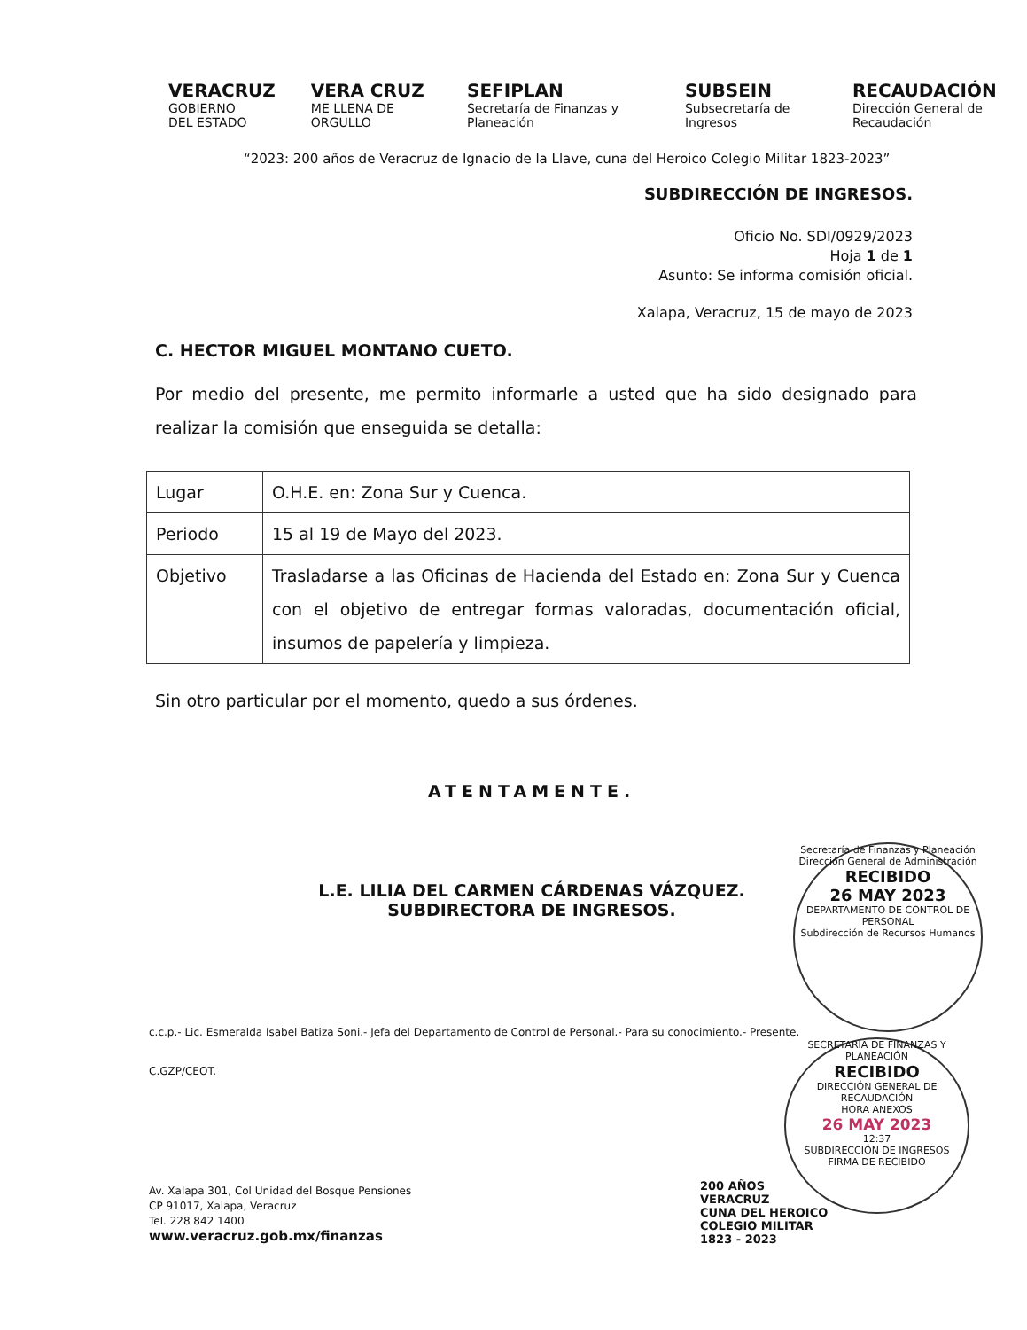VERACRUZ
GOBIERNO
DEL ESTADO
VERA CRUZ
ME LLENA DE ORGULLO
SEFIPLAN
Secretaría de Finanzas y Planeación
SUBSEIN
Subsecretaría de Ingresos
RECAUDACIÓN
Dirección General de Recaudación
“2023: 200 años de Veracruz de Ignacio de la Llave, cuna del Heroico Colegio Militar 1823-2023”
SUBDIRECCIÓN DE INGRESOS.
Oficio No. SDI/0929/2023
Hoja 1 de 1
Asunto: Se informa comisión oficial.
Xalapa, Veracruz, 15 de mayo de 2023
C. HECTOR MIGUEL MONTANO CUETO.
Por medio del presente, me permito informarle a usted que ha sido designado para realizar la comisión que enseguida se detalla:
| Lugar | O.H.E. en: Zona Sur y Cuenca. |
| Periodo | 15 al 19 de Mayo del 2023. |
| Objetivo | Trasladarse a las Oficinas de Hacienda del Estado en: Zona Sur y Cuenca con el objetivo de entregar formas valoradas, documentación oficial, insumos de papelería y limpieza. |
Sin otro particular por el momento, quedo a sus órdenes.
ATENTAMENTE.
L.E. LILIA DEL CARMEN CÁRDENAS VÁZQUEZ.
SUBDIRECTORA DE INGRESOS.
c.c.p.- Lic. Esmeralda Isabel Batiza Soni.- Jefa del Departamento de Control de Personal.- Para su conocimiento.- Presente.
C.GZP/CEOT.
Av. Xalapa 301, Col Unidad del Bosque Pensiones
CP 91017, Xalapa, Veracruz
Tel. 228 842 1400
www.veracruz.gob.mx/finanzas
200 AÑOS
VERACRUZ
CUNA DEL HEROICO
COLEGIO MILITAR
1823 - 2023
Secretaría de Finanzas y Planeación
Dirección General de Administración
RECIBIDO
26 MAY 2023
DEPARTAMENTO DE CONTROL DE PERSONAL
Subdirección de Recursos Humanos
SECRETARÍA DE FINANZAS Y PLANEACIÓN
RECIBIDO
DIRECCIÓN GENERAL DE RECAUDACIÓN
HORA ANEXOS
26 MAY 2023
12:37
SUBDIRECCIÓN DE INGRESOS
FIRMA DE RECIBIDO